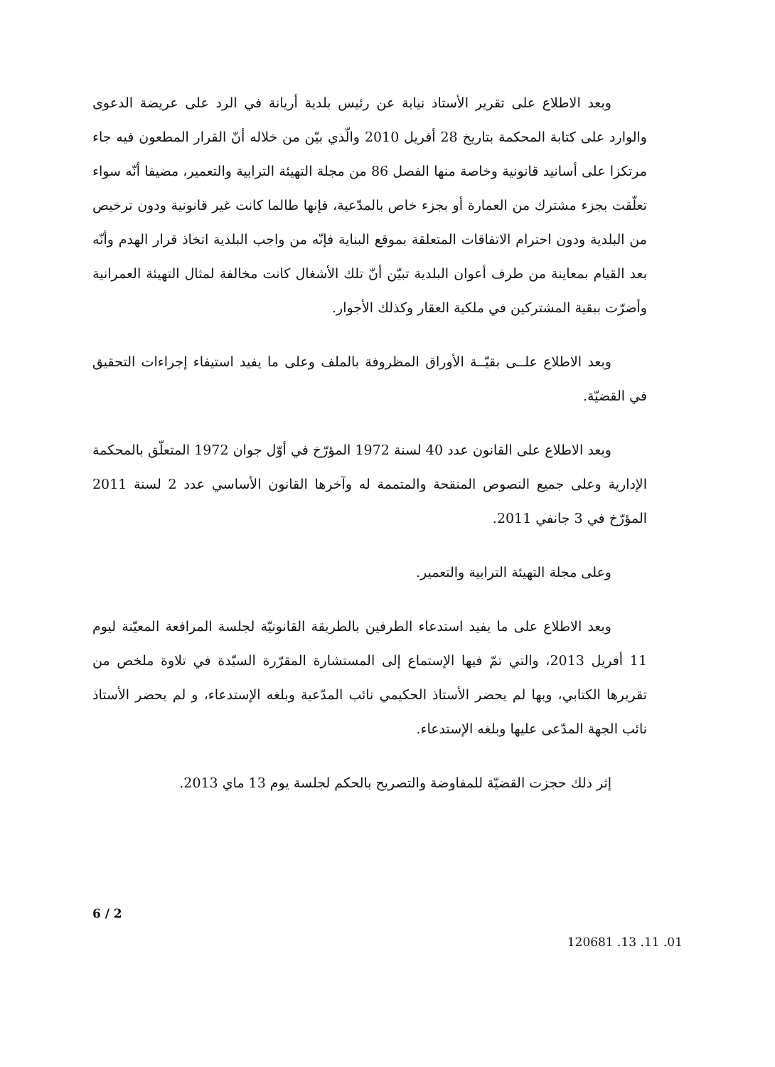وبعد الاطلاع على تقرير الأستاذ نيابة عن رئيس بلدية أريانة في الرد على عريضة الدعوى والوارد على كتابة المحكمة بتاريخ 28 أفريل 2010 والّذي بيّن من خلاله أنّ القرار المطعون فيه جاء مرتكزا على أسانيد قانونية وخاصة منها الفصل 86 من مجلة التهيئة الترابية والتعمير، مضيفا أنّه سواء تعلّقت بجزء مشترك من العمارة أو بجزء خاص بالمدّعية، فإنها طالما كانت غير قانونية ودون ترخيص من البلدية ودون احترام الاتفاقات المتعلقة بموقع البناية فإنّه من واجب البلدية اتخاذ قرار الهدم وأنّه بعد القيام بمعاينة من طرف أعوان البلدية تبيّن أنّ تلك الأشغال كانت مخالفة لمثال التهيئة العمرانية وأضرّت ببقية المشتركين في ملكية العقار وكذلك الأجوار.
وبعد الاطلاع علــى بقيّــة الأوراق المظروفة بالملف وعلى ما يفيد استيفاء إجراءات التحقيق في القضيّة.
وبعد الاطلاع على القانون عدد 40 لسنة 1972 المؤرّخ في أوّل جوان 1972 المتعلّق بالمحكمة الإدارية وعلى جميع النصوص المنقحة والمتممة له وآخرها القانون الأساسي عدد 2 لسنة 2011 المؤرّخ في 3 جانفي 2011.
وعلى مجلة التهيئة الترابية والتعمير.
وبعد الاطلاع على ما يفيد استدعاء الطرفين بالطريقة القانونيّة لجلسة المرافعة المعيّنة ليوم 11 أفريل 2013، والتي تمّ فيها الإستماع إلى المستشارة المقرّرة السيّدة في تلاوة ملخص من تقريرها الكتابي، وبها لم يحضر الأستاذ الحكيمي نائب المدّعية وبلغه الإستدعاء، و لم يحضر الأستاذ نائب الجهة المدّعى عليها وبلغه الإستدعاء.
إثر ذلك حجزت القضيّة للمفاوضة والتصريح بالحكم لجلسة يوم 13 ماي 2013.
6 / 2
120681 .13 .11 .01